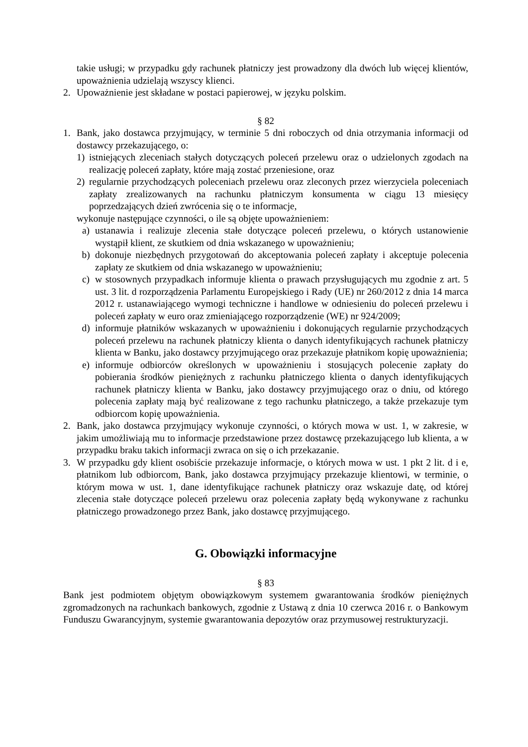takie usługi; w przypadku gdy rachunek płatniczy jest prowadzony dla dwóch lub więcej klientów, upoważnienia udzielają wszyscy klienci.
2. Upoważnienie jest składane w postaci papierowej, w języku polskim.
§ 82
1. Bank, jako dostawca przyjmujący, w terminie 5 dni roboczych od dnia otrzymania informacji od dostawcy przekazującego, o:
1) istniejących zleceniach stałych dotyczących poleceń przelewu oraz o udzielonych zgodach na realizację poleceń zapłaty, które mają zostać przeniesione, oraz
2) regularnie przychodzących poleceniach przelewu oraz zleconych przez wierzyciela poleceniach zapłaty zrealizowanych na rachunku płatniczym konsumenta w ciągu 13 miesięcy poprzedzających dzień zwrócenia się o te informacje,
wykonuje następujące czynności, o ile są objęte upoważnieniem:
a) ustanawia i realizuje zlecenia stałe dotyczące poleceń przelewu, o których ustanowienie wystąpił klient, ze skutkiem od dnia wskazanego w upoważnieniu;
b) dokonuje niezbędnych przygotowań do akceptowania poleceń zapłaty i akceptuje polecenia zapłaty ze skutkiem od dnia wskazanego w upoważnieniu;
c) w stosownych przypadkach informuje klienta o prawach przysługujących mu zgodnie z art. 5 ust. 3 lit. d rozporządzenia Parlamentu Europejskiego i Rady (UE) nr 260/2012 z dnia 14 marca 2012 r. ustanawiającego wymogi techniczne i handlowe w odniesieniu do poleceń przelewu i poleceń zapłaty w euro oraz zmieniającego rozporządzenie (WE) nr 924/2009;
d) informuje płatników wskazanych w upoważnieniu i dokonujących regularnie przychodzących poleceń przelewu na rachunek płatniczy klienta o danych identyfikujących rachunek płatniczy klienta w Banku, jako dostawcy przyjmującego oraz przekazuje płatnikom kopię upoważnienia;
e) informuje odbiorców określonych w upoważnieniu i stosujących polecenie zapłaty do pobierania środków pieniężnych z rachunku płatniczego klienta o danych identyfikujących rachunek płatniczy klienta w Banku, jako dostawcy przyjmującego oraz o dniu, od którego polecenia zapłaty mają być realizowane z tego rachunku płatniczego, a także przekazuje tym odbiorcom kopię upoważnienia.
2. Bank, jako dostawca przyjmujący wykonuje czynności, o których mowa w ust. 1, w zakresie, w jakim umożliwiają mu to informacje przedstawione przez dostawcę przekazującego lub klienta, a w przypadku braku takich informacji zwraca on się o ich przekazanie.
3. W przypadku gdy klient osobiście przekazuje informacje, o których mowa w ust. 1 pkt 2 lit. d i e, płatnikom lub odbiorcom, Bank, jako dostawca przyjmujący przekazuje klientowi, w terminie, o którym mowa w ust. 1, dane identyfikujące rachunek płatniczy oraz wskazuje datę, od której zlecenia stałe dotyczące poleceń przelewu oraz polecenia zapłaty będą wykonywane z rachunku płatniczego prowadzonego przez Bank, jako dostawcę przyjmującego.
G. Obowiązki informacyjne
§ 83
Bank jest podmiotem objętym obowiązkowym systemem gwarantowania środków pieniężnych zgromadzonych na rachunkach bankowych, zgodnie z Ustawą z dnia 10 czerwca 2016 r. o Bankowym Funduszu Gwarancyjnym, systemie gwarantowania depozytów oraz przymusowej restrukturyzacji.